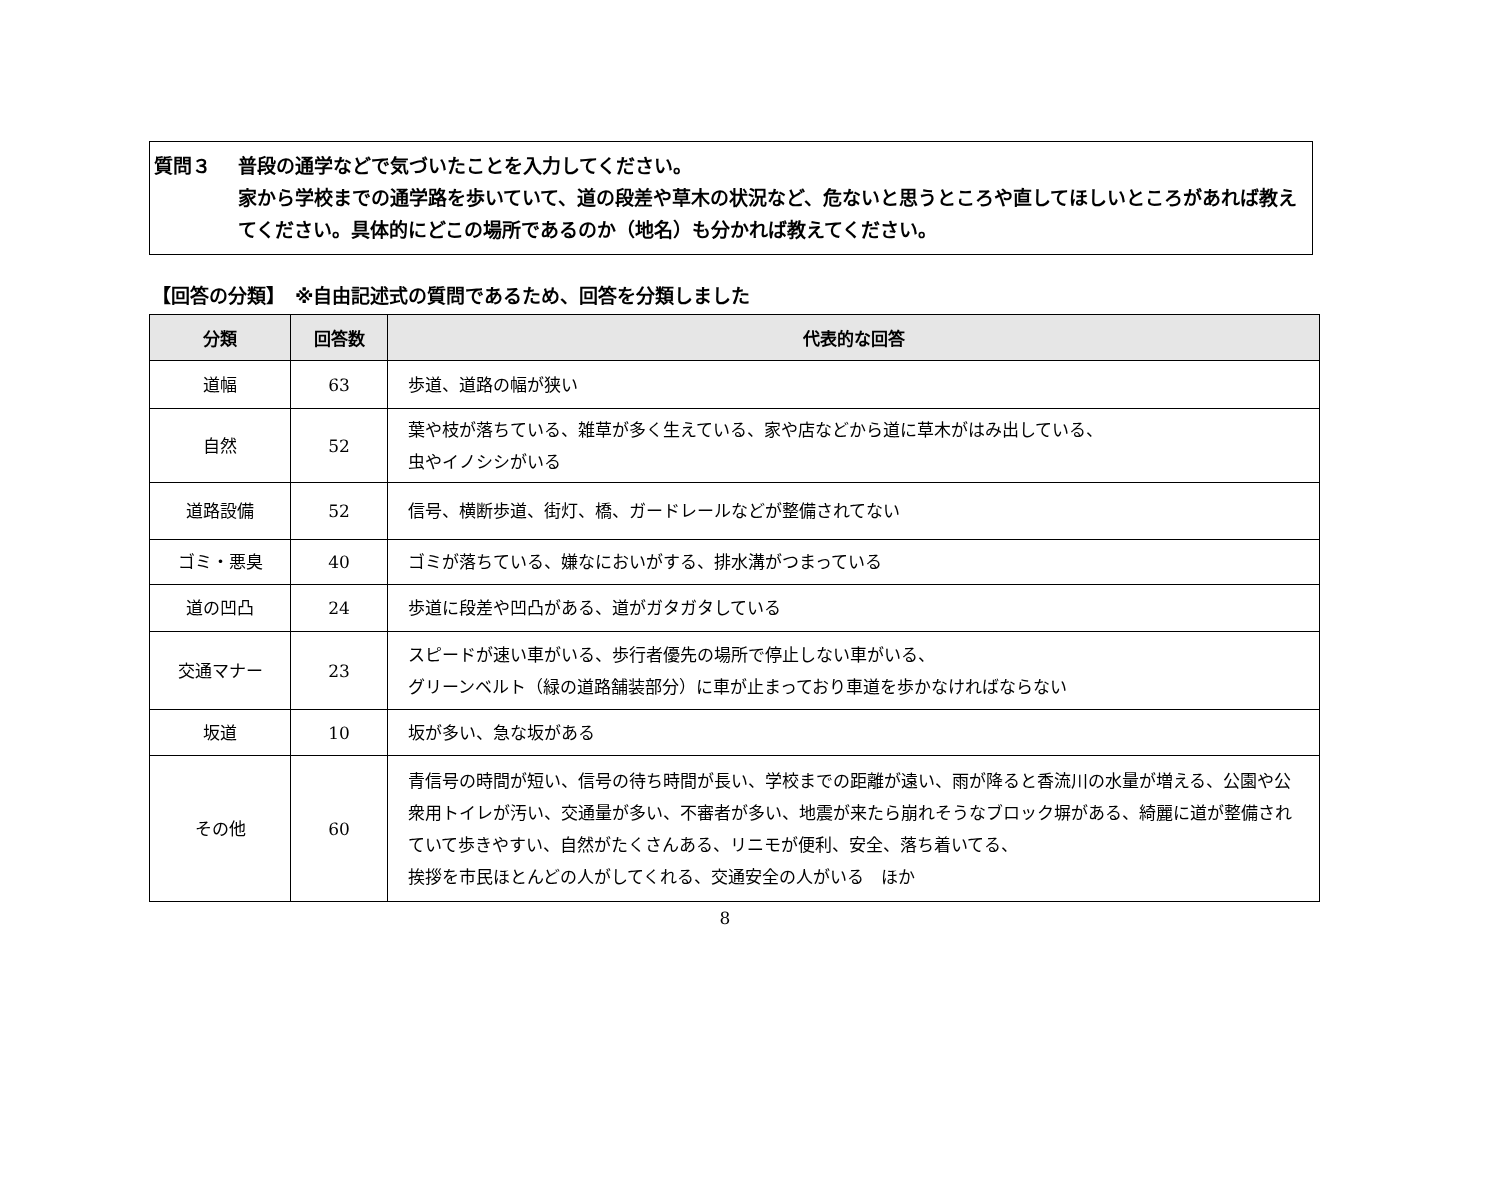質問３ 普段の通学などで気づいたことを入力してください。
家から学校までの通学路を歩いていて、道の段差や草木の状況など、危ないと思うところや直してほしいところがあれば教えてください。具体的にどこの場所であるのか（地名）も分かれば教えてください。
【回答の分類】　※自由記述式の質問であるため、回答を分類しました
| 分類 | 回答数 | 代表的な回答 |
| --- | --- | --- |
| 道幅 | 63 | 歩道、道路の幅が狭い |
| 自然 | 52 | 葉や枝が落ちている、雑草が多く生えている、家や店などから道に草木がはみ出している、 虫やイノシシがいる |
| 道路設備 | 52 | 信号、横断歩道、街灯、橋、ガードレールなどが整備されてない |
| ゴミ・悪臭 | 40 | ゴミが落ちている、嫌なにおいがする、排水溝がつまっている |
| 道の凹凸 | 24 | 歩道に段差や凹凸がある、道がガタガタしている |
| 交通マナー | 23 | スピードが速い車がいる、歩行者優先の場所で停止しない車がいる、 グリーンベルト（緑の道路舗装部分）に車が止まっており車道を歩かなければならない |
| 坂道 | 10 | 坂が多い、急な坂がある |
| その他 | 60 | 青信号の時間が短い、信号の待ち時間が長い、学校までの距離が遠い、雨が降ると香流川の水量が増える、公園や公衆用トイレが汚い、交通量が多い、不審者が多い、地震が来たら崩れそうなブロック塀がある、綺麗に道が整備されていて歩きやすい、自然がたくさんある、リニモが便利、安全、落ち着いてる、 挨拶を市民ほとんどの人がしてくれる、交通安全の人がいる ほか |
8